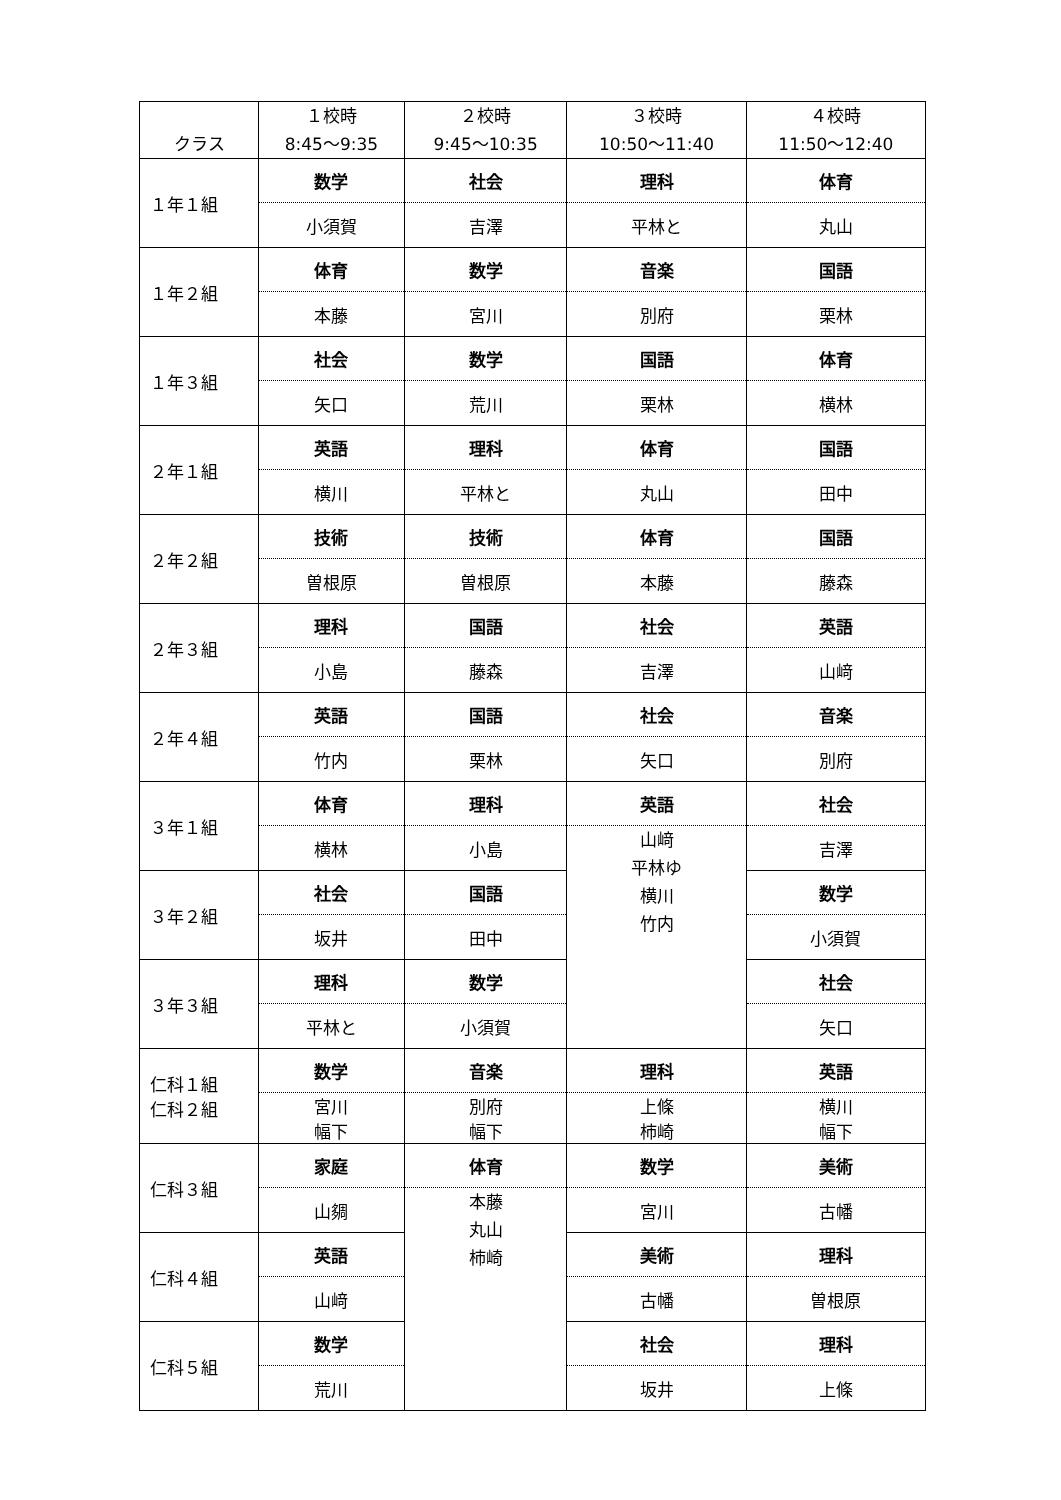| クラス | １校時 8:45～9:35 | ２校時 9:45～10:35 | ３校時 10:50～11:40 | ４校時 11:50～12:40 |
| --- | --- | --- | --- | --- |
| １年１組 | 数学 | 社会 | 理科 | 体育 |
| | 小須賀 | 吉澤 | 平林と | 丸山 |
| １年２組 | 体育 | 数学 | 音楽 | 国語 |
| | 本藤 | 宮川 | 別府 | 栗林 |
| １年３組 | 社会 | 数学 | 国語 | 体育 |
| | 矢口 | 荒川 | 栗林 | 横林 |
| ２年１組 | 英語 | 理科 | 体育 | 国語 |
| | 横川 | 平林と | 丸山 | 田中 |
| ２年２組 | 技術 | 技術 | 体育 | 国語 |
| | 曽根原 | 曽根原 | 本藤 | 藤森 |
| ２年３組 | 理科 | 国語 | 社会 | 英語 |
| | 小島 | 藤森 | 吉澤 | 山﨑 |
| ２年４組 | 英語 | 国語 | 社会 | 音楽 |
| | 竹内 | 栗林 | 矢口 | 別府 |
| ３年１組 | 体育 | 理科 | 英語 | 社会 |
| | 横林 | 小島 | 山﨑 平林ゆ 横川 竹内 | 吉澤 |
| ３年２組 | 社会 | 国語 | | 数学 |
| | 坂井 | 田中 | | 小須賀 |
| ３年３組 | 理科 | 数学 | | 社会 |
| | 平林と | 小須賀 | | 矢口 |
| 仁科１組 仁科２組 | 数学 | 音楽 | 理科 | 英語 |
| | 宮川 幅下 | 別府 幅下 | 上條 柿崎 | 横川 幅下 |
| 仁科３組 | 家庭 | 体育 | 数学 | 美術 |
| | 山㚋 | 本藤 丸山 柿崎 | 宮川 | 古幡 |
| 仁科４組 | 英語 | | 美術 | 理科 |
| | 山﨑 | | 古幡 | 曽根原 |
| 仁科５組 | 数学 | | 社会 | 理科 |
| | 荒川 | | 坂井 | 上條 |